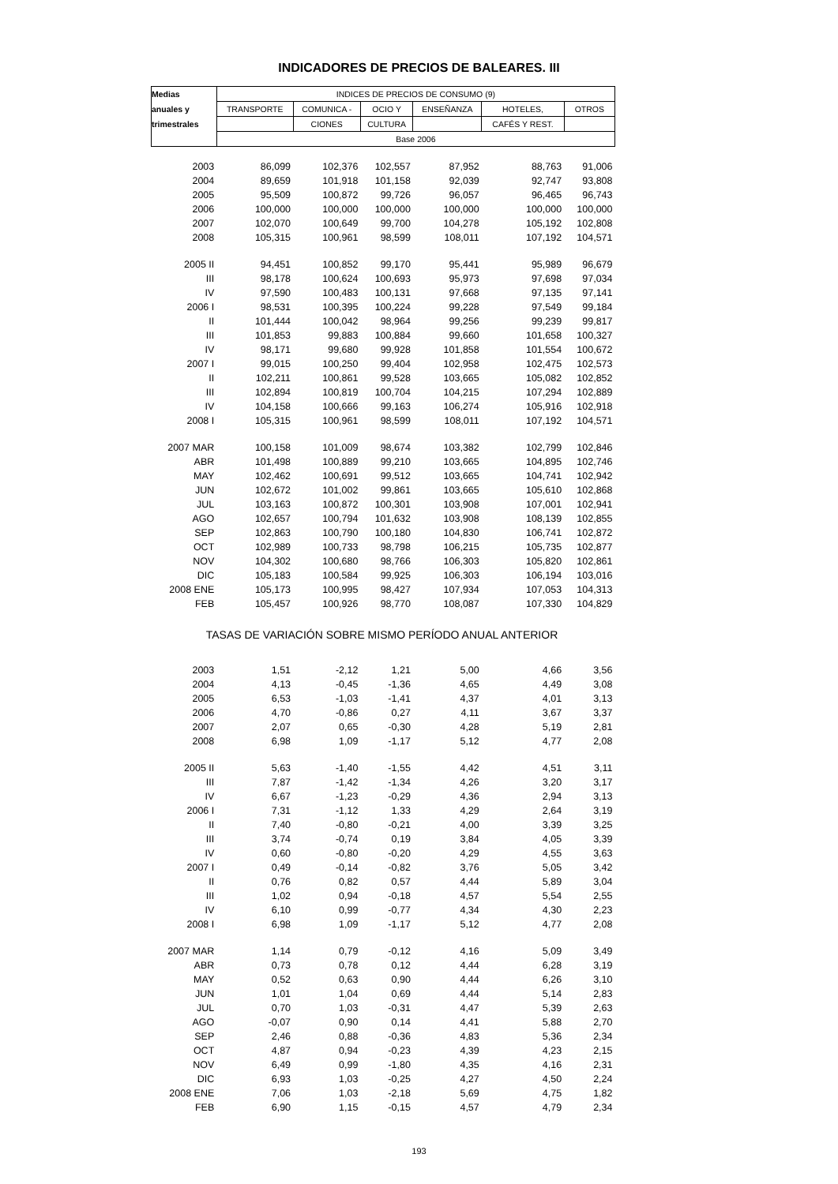INDICADORES DE PRECIOS DE BALEARES. III
| Medias | INDICES DE PRECIOS DE CONSUMO (9) | | | | | |
| --- | --- | --- | --- | --- | --- | --- |
| anuales y | TRANSPORTE | COMUNICA - | OCIO Y | ENSEÑANZA | HOTELES, | OTROS |
| trimestrales | | CIONES | CULTURA | | CAFÉS Y REST. | |
| | Base 2006 | | | | | |
| 2003 | 86,099 | 102,376 | 102,557 | 87,952 | 88,763 | 91,006 |
| 2004 | 89,659 | 101,918 | 101,158 | 92,039 | 92,747 | 93,808 |
| 2005 | 95,509 | 100,872 | 99,726 | 96,057 | 96,465 | 96,743 |
| 2006 | 100,000 | 100,000 | 100,000 | 100,000 | 100,000 | 100,000 |
| 2007 | 102,070 | 100,649 | 99,700 | 104,278 | 105,192 | 102,808 |
| 2008 | 105,315 | 100,961 | 98,599 | 108,011 | 107,192 | 104,571 |
| 2005 II | 94,451 | 100,852 | 99,170 | 95,441 | 95,989 | 96,679 |
| III | 98,178 | 100,624 | 100,693 | 95,973 | 97,698 | 97,034 |
| IV | 97,590 | 100,483 | 100,131 | 97,668 | 97,135 | 97,141 |
| 2006 I | 98,531 | 100,395 | 100,224 | 99,228 | 97,549 | 99,184 |
| II | 101,444 | 100,042 | 98,964 | 99,256 | 99,239 | 99,817 |
| III | 101,853 | 99,883 | 100,884 | 99,660 | 101,658 | 100,327 |
| IV | 98,171 | 99,680 | 99,928 | 101,858 | 101,554 | 100,672 |
| 2007 I | 99,015 | 100,250 | 99,404 | 102,958 | 102,475 | 102,573 |
| II | 102,211 | 100,861 | 99,528 | 103,665 | 105,082 | 102,852 |
| III | 102,894 | 100,819 | 100,704 | 104,215 | 107,294 | 102,889 |
| IV | 104,158 | 100,666 | 99,163 | 106,274 | 105,916 | 102,918 |
| 2008 I | 105,315 | 100,961 | 98,599 | 108,011 | 107,192 | 104,571 |
| 2007 MAR | 100,158 | 101,009 | 98,674 | 103,382 | 102,799 | 102,846 |
| ABR | 101,498 | 100,889 | 99,210 | 103,665 | 104,895 | 102,746 |
| MAY | 102,462 | 100,691 | 99,512 | 103,665 | 104,741 | 102,942 |
| JUN | 102,672 | 101,002 | 99,861 | 103,665 | 105,610 | 102,868 |
| JUL | 103,163 | 100,872 | 100,301 | 103,908 | 107,001 | 102,941 |
| AGO | 102,657 | 100,794 | 101,632 | 103,908 | 108,139 | 102,855 |
| SEP | 102,863 | 100,790 | 100,180 | 104,830 | 106,741 | 102,872 |
| OCT | 102,989 | 100,733 | 98,798 | 106,215 | 105,735 | 102,877 |
| NOV | 104,302 | 100,680 | 98,766 | 106,303 | 105,820 | 102,861 |
| DIC | 105,183 | 100,584 | 99,925 | 106,303 | 106,194 | 103,016 |
| 2008 ENE | 105,173 | 100,995 | 98,427 | 107,934 | 107,053 | 104,313 |
| FEB | 105,457 | 100,926 | 98,770 | 108,087 | 107,330 | 104,829 |
| TASAS DE VARIACIÓN SOBRE MISMO PERÍODO ANUAL ANTERIOR | | | | | | |
| 2003 | 1,51 | -2,12 | 1,21 | 5,00 | 4,66 | 3,56 |
| 2004 | 4,13 | -0,45 | -1,36 | 4,65 | 4,49 | 3,08 |
| 2005 | 6,53 | -1,03 | -1,41 | 4,37 | 4,01 | 3,13 |
| 2006 | 4,70 | -0,86 | 0,27 | 4,11 | 3,67 | 3,37 |
| 2007 | 2,07 | 0,65 | -0,30 | 4,28 | 5,19 | 2,81 |
| 2008 | 6,98 | 1,09 | -1,17 | 5,12 | 4,77 | 2,08 |
| 2005 II | 5,63 | -1,40 | -1,55 | 4,42 | 4,51 | 3,11 |
| III | 7,87 | -1,42 | -1,34 | 4,26 | 3,20 | 3,17 |
| IV | 6,67 | -1,23 | -0,29 | 4,36 | 2,94 | 3,13 |
| 2006 I | 7,31 | -1,12 | 1,33 | 4,29 | 2,64 | 3,19 |
| II | 7,40 | -0,80 | -0,21 | 4,00 | 3,39 | 3,25 |
| III | 3,74 | -0,74 | 0,19 | 3,84 | 4,05 | 3,39 |
| IV | 0,60 | -0,80 | -0,20 | 4,29 | 4,55 | 3,63 |
| 2007 I | 0,49 | -0,14 | -0,82 | 3,76 | 5,05 | 3,42 |
| II | 0,76 | 0,82 | 0,57 | 4,44 | 5,89 | 3,04 |
| III | 1,02 | 0,94 | -0,18 | 4,57 | 5,54 | 2,55 |
| IV | 6,10 | 0,99 | -0,77 | 4,34 | 4,30 | 2,23 |
| 2008 I | 6,98 | 1,09 | -1,17 | 5,12 | 4,77 | 2,08 |
| 2007 MAR | 1,14 | 0,79 | -0,12 | 4,16 | 5,09 | 3,49 |
| ABR | 0,73 | 0,78 | 0,12 | 4,44 | 6,28 | 3,19 |
| MAY | 0,52 | 0,63 | 0,90 | 4,44 | 6,26 | 3,10 |
| JUN | 1,01 | 1,04 | 0,69 | 4,44 | 5,14 | 2,83 |
| JUL | 0,70 | 1,03 | -0,31 | 4,47 | 5,39 | 2,63 |
| AGO | -0,07 | 0,90 | 0,14 | 4,41 | 5,88 | 2,70 |
| SEP | 2,46 | 0,88 | -0,36 | 4,83 | 5,36 | 2,34 |
| OCT | 4,87 | 0,94 | -0,23 | 4,39 | 4,23 | 2,15 |
| NOV | 6,49 | 0,99 | -1,80 | 4,35 | 4,16 | 2,31 |
| DIC | 6,93 | 1,03 | -0,25 | 4,27 | 4,50 | 2,24 |
| 2008 ENE | 7,06 | 1,03 | -2,18 | 5,69 | 4,75 | 1,82 |
| FEB | 6,90 | 1,15 | -0,15 | 4,57 | 4,79 | 2,34 |
193